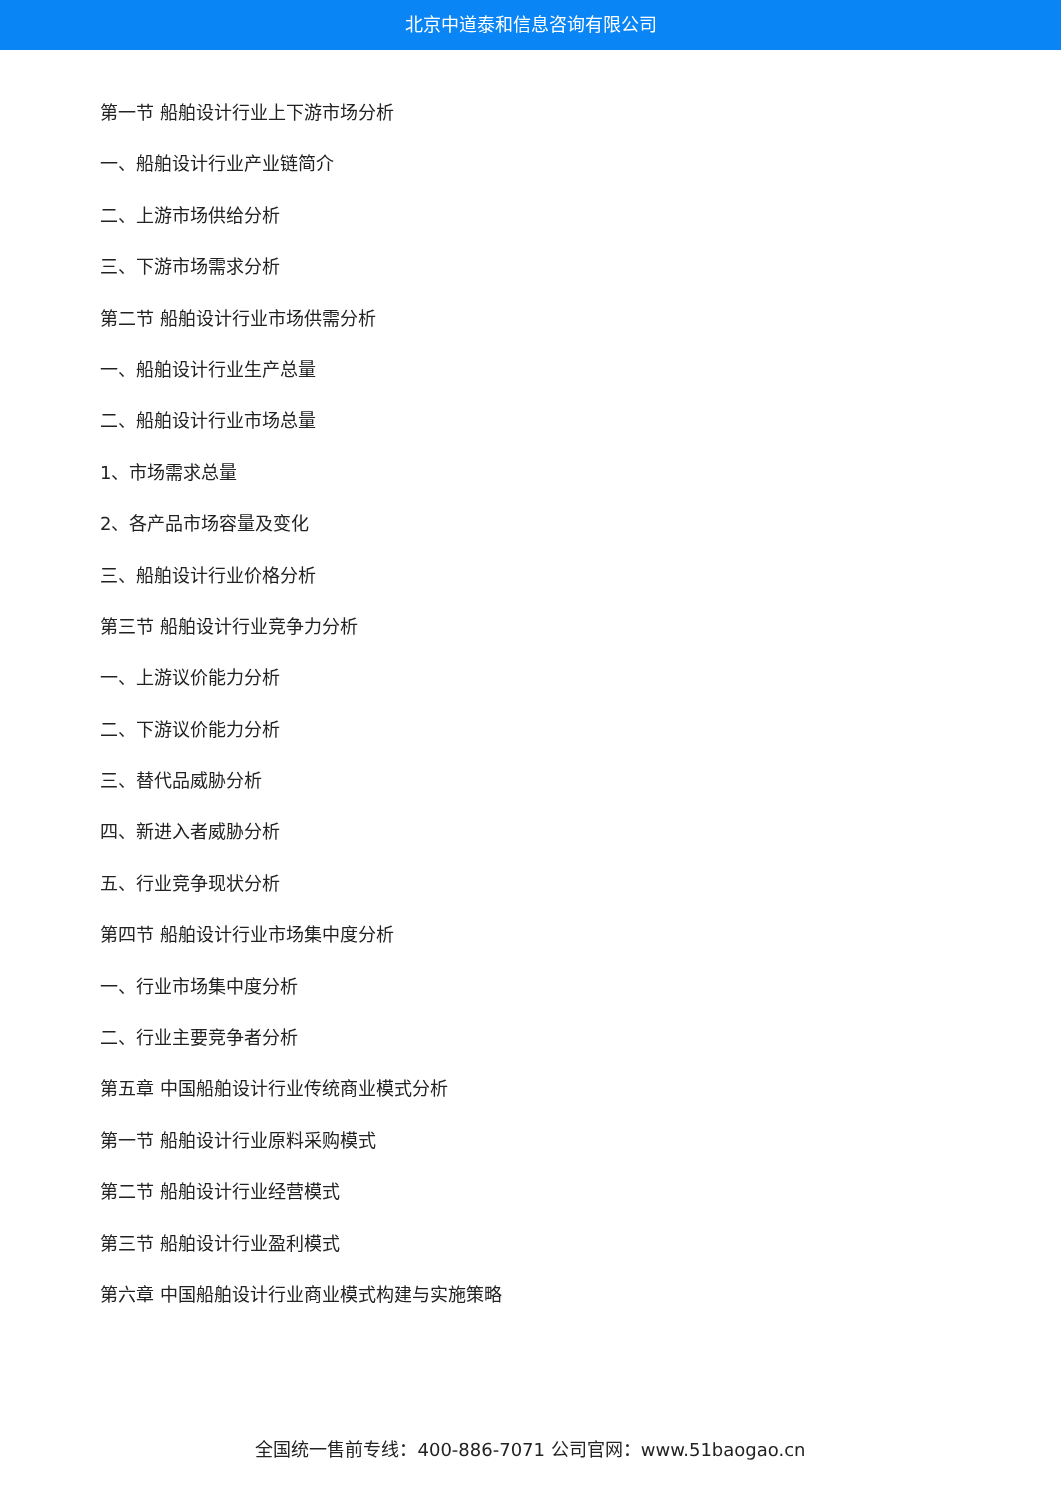北京中道泰和信息咨询有限公司
第一节 船舶设计行业上下游市场分析
一、船舶设计行业产业链简介
二、上游市场供给分析
三、下游市场需求分析
第二节 船舶设计行业市场供需分析
一、船舶设计行业生产总量
二、船舶设计行业市场总量
1、市场需求总量
2、各产品市场容量及变化
三、船舶设计行业价格分析
第三节 船舶设计行业竞争力分析
一、上游议价能力分析
二、下游议价能力分析
三、替代品威胁分析
四、新进入者威胁分析
五、行业竞争现状分析
第四节 船舶设计行业市场集中度分析
一、行业市场集中度分析
二、行业主要竞争者分析
第五章 中国船舶设计行业传统商业模式分析
第一节 船舶设计行业原料采购模式
第二节 船舶设计行业经营模式
第三节 船舶设计行业盈利模式
第六章 中国船舶设计行业商业模式构建与实施策略
全国统一售前专线：400-886-7071 公司官网：www.51baogao.cn